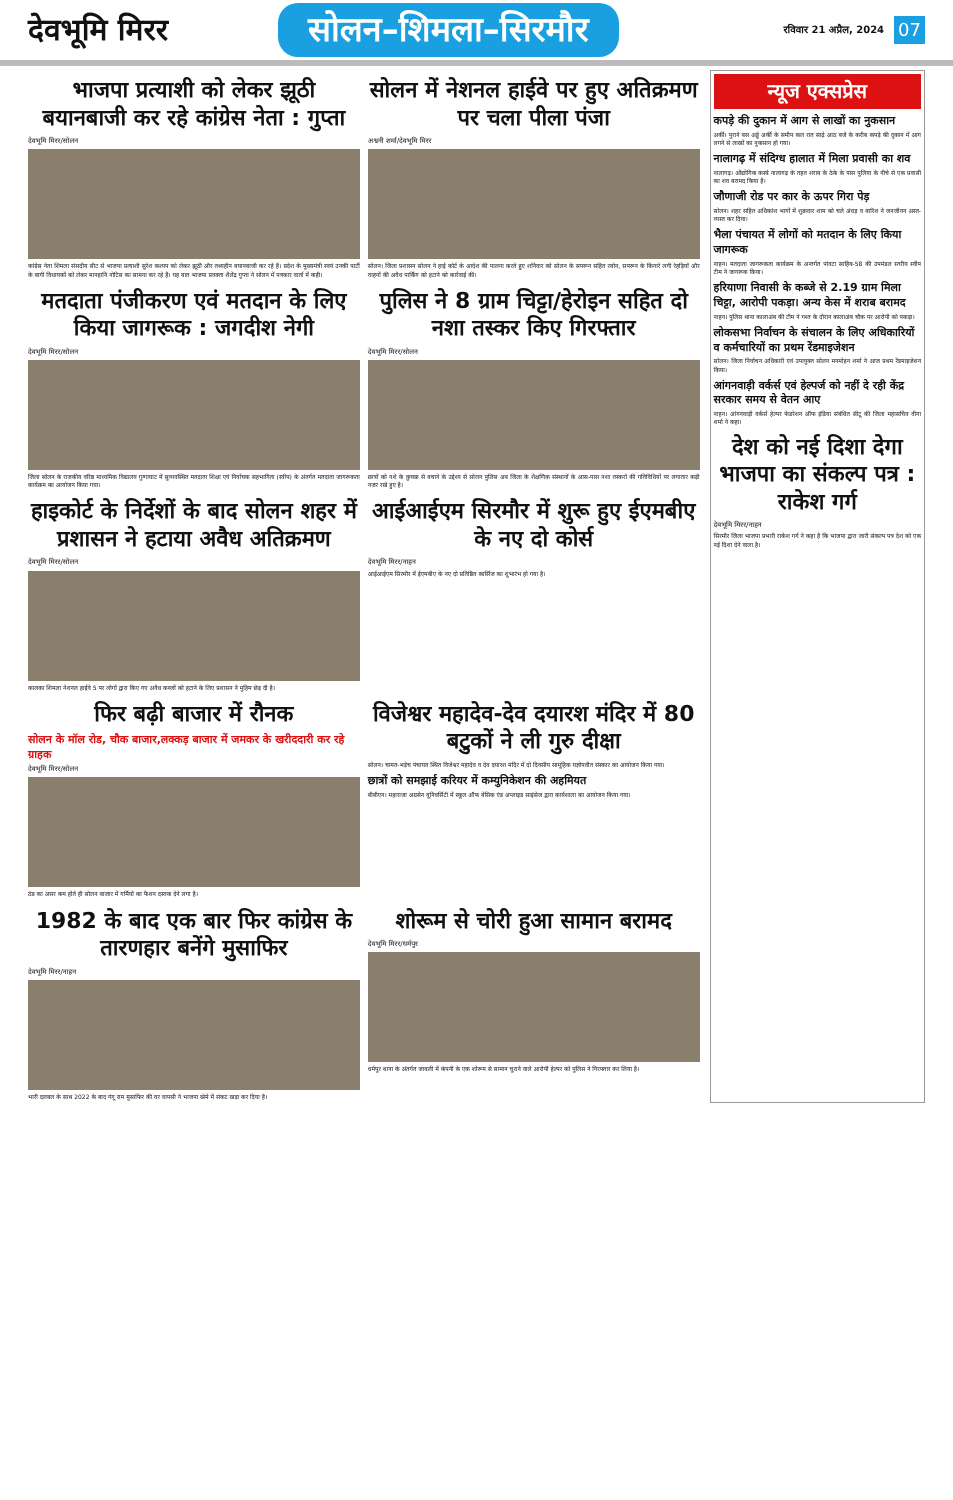देवभूमि मिरर
सोलन–शिमला–सिरमौर
रविवार 21 अप्रैल, 2024
07
भाजपा प्रत्याशी को लेकर झूठी बयानबाजी कर रहे कांग्रेस नेता : गुप्ता
देवभूमि मिरर/सोलन
कांग्रेस नेता शिमला संसदीय सीट से भाजपा प्रत्याशी सुरेश कश्यप को लेकर झूठी और तथ्यहीन बयानबाजी कर रहे हैं। प्रदेश के मुख्यमंत्री स्वयं उनकी पार्टी के बागी विधायकों को लेकर मानहानि नोटिस का सामना कर रहे हैं। यह बात भाजपा प्रवक्ता शैलेंद्र गुप्ता ने सोलन में पत्रकार वार्ता में कही।
सोलन में नेशनल हाईवे पर हुए अतिक्रमण पर चला पीला पंजा
अश्वनी शर्मा/देवभूमि मिरर
सोलन। जिला प्रशासन सोलन ने हाई कोर्ट के आदेश की पालना करते हुए शनिवार को सोलन के सपरून सहित रबोन, सपरून के किनारे लगी रेहड़ियों और वाहनों की अवैध पार्किंग को हटाने को कार्रवाई की।
मतदाता पंजीकरण एवं मतदान के लिए किया जागरूक : जगदीश नेगी
देवभूमि मिरर/सोलन
जिला सोलन के राजकीय वरिष्ठ माध्यमिक विद्यालय गुग्गाघाट में सुव्यवस्थित मतदाता शिक्षा एवं निर्वाचक सहभागिता (स्वीप) के अंतर्गत मतदाता जागरूकता कार्यक्रम का आयोजन किया गया।
पुलिस ने 8 ग्राम चिट्टा/हेरोइन सहित दो नशा तस्कर किए गिरफ्तार
देवभूमि मिरर/सोलन
छात्रों को नशे के कुचक्र से बचाने के उद्देश्य से सोलन पुलिस अब जिला के शैक्षणिक संस्थानों के आस-पास नशा तस्करों की गतिविधियों पर लगातार कड़ी नजर रखे हुए है।
हाइकोर्ट के निर्देशों के बाद सोलन शहर में प्रशासन ने हटाया अवैध अतिक्रमण
देवभूमि मिरर/सोलन
कालका शिमला नेशनल हाईवे 5 पर लोगों द्वारा किए गए अवैध कब्जों को हटाने के लिए प्रशासन ने मुहिम छेड़ दी है।
आईआईएम सिरमौर में शुरू हुए ईएमबीए के नए दो कोर्स
देवभूमि मिरर/नाहन
आईआईएम सिरमौर में ईएमबीए के नए दो प्रतिष्ठित कार्सिज का शुभारंभ हो गया है।
फिर बढ़ी बाजार में रौनक
सोलन के मॉल रोड, चौक बाजार,लक्कड़ बाजार में जमकर के खरीददारी कर रहे ग्राहक
देवभूमि मिरर/सोलन
ठंड का असर कम होते ही सोलन बाजार में गर्मियों का फैशन दस्तक देने लगा है।
विजेश्वर महादेव-देव दयारश मंदिर में 80 बटुकों ने ली गुरु दीक्षा
सोलन। चामत-भड़ेच पंचायत स्थित विजेश्वर महादेव व देव दयारश मंदिर में दो दिवसीय सामूहिक यज्ञोपवीत संस्कार का आयोजन किया गया।
छात्रों को समझाई करियर में कम्युनिकेशन की अहमियत
बीबीएन। महाराजा अग्रसेन यूनिवर्सिटी में स्कूल ऑफ बेसिक एंड अप्लाइड साइंसेज द्वारा कार्यशाला का आयोजन किया गया।
1982 के बाद एक बार फिर कांग्रेस के तारणहार बनेंगे मुसाफिर
देवभूमि मिरर/नाहन
भारी दलबल के साथ 2022 के बाद गंगू राम मुसाफिर की घर वापसी ने भाजपा खेमे में संकट खड़ा कर दिया है।
शोरूम से चोरी हुआ सामान बरामद
देवभूमि मिरर/धर्मपुर
धर्मपुर थाना के अंतर्गत जाबली में कंपनी के एक शोरूम से सामान चुराने वाले आरोपी हेल्पर को पुलिस ने गिरफ्तार कर लिया है।
न्यूज एक्सप्रेस
कपड़े की दुकान में आग से लाखों का नुकसान
अर्की। पुराने बस अड्डे अर्की के समीप कल रात साढ़े आठ बजे के करीब कपड़े की दुकान में आग लगने से लाखों का नुकसान हो गया।
नालागढ़ में संदिग्ध हालात में मिला प्रवासी का शव
नालागढ़। औद्योगिक कस्बे नालागढ़ के तहत शराब के ठेके के पास पुलिया के नीचे से एक प्रवासी का शव बरामद किया है।
जौणाजी रोड पर कार के ऊपर गिरा पेड़
सोलन। शहर सहित अधिकांश भागों में शुक्रवार शाम को चले अंधड़ व बारिश ने जनजीवन अस्त-व्यस्त कर दिया।
भैला पंचायत में लोगों को मतदान के लिए किया जागरूक
नाहन। मतदाता जागरूकता कार्यक्रम के अन्तर्गत पांवटा साहिब-58 की उपमंडल स्तरीय स्वीप टीम ने जागरूक किया।
हरियाणा निवासी के कब्जे से 2.19 ग्राम मिला चिट्टा, आरोपी पकड़ा। अन्य केस में शराब बरामद
नाहन। पुलिस थाना कालाअंब की टीम ने गश्त के दौरान कालाअंब चौक पर आरोपी को पकड़ा।
लोकसभा निर्वाचन के संचालन के लिए अधिकारियों व कर्मचारियों का प्रथम रेंडमाइजेशन
सोलन। जिला निर्वाचन अधिकारी एवं उपायुक्त सोलन मनमोहन शर्मा ने आज प्रथम रेंडमाइजेशन किया।
आंगनवाड़ी वर्कर्स एवं हेल्पर्ज को नहीं दे रही केंद्र सरकार समय से वेतन आए
नाहन। आंगनवाड़ी वर्कर्स हेल्पर फेडरेशन ऑफ इंडिया संबंधित सीटू की जिला महासचिव वीना शर्मा ने कहा।
देश को नई दिशा देगा भाजपा का संकल्प पत्र : राकेश गर्ग
देवभूमि मिरर/नाहन
सिरमौर जिला भाजपा प्रभारी राकेश गर्ग ने कहा है कि भाजपा द्वारा जारी संकल्प पत्र देश को एक नई दिशा देने वाला है।